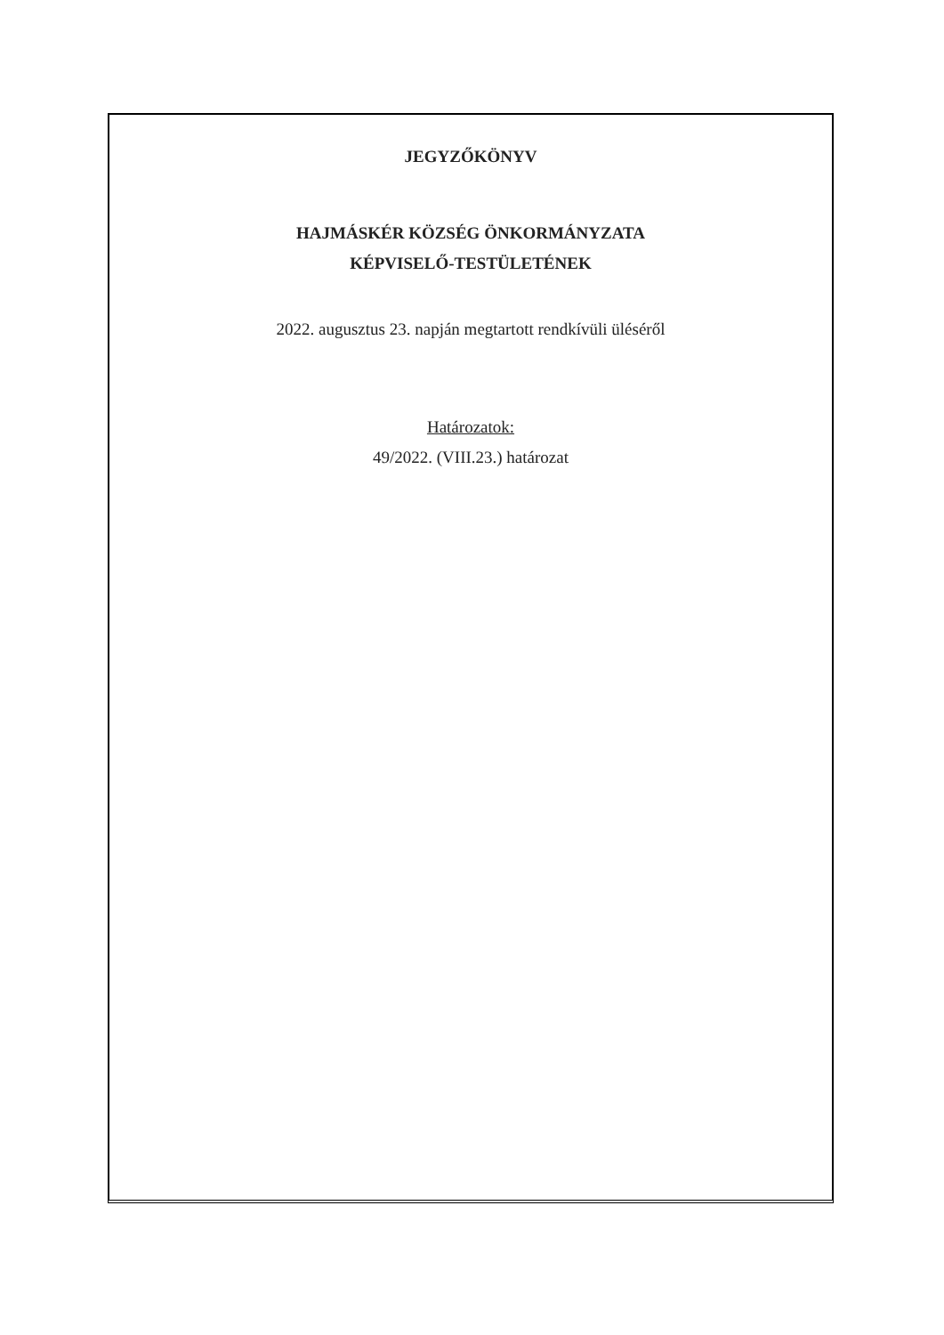JEGYZŐKÖNYV
HAJMÁSKÉR KÖZSÉG ÖNKORMÁNYZATA
KÉPVISELŐ-TESTÜLETÉNEK
2022. augusztus 23. napján megtartott rendkívüli üléséről
Határozatok:
49/2022. (VIII.23.) határozat